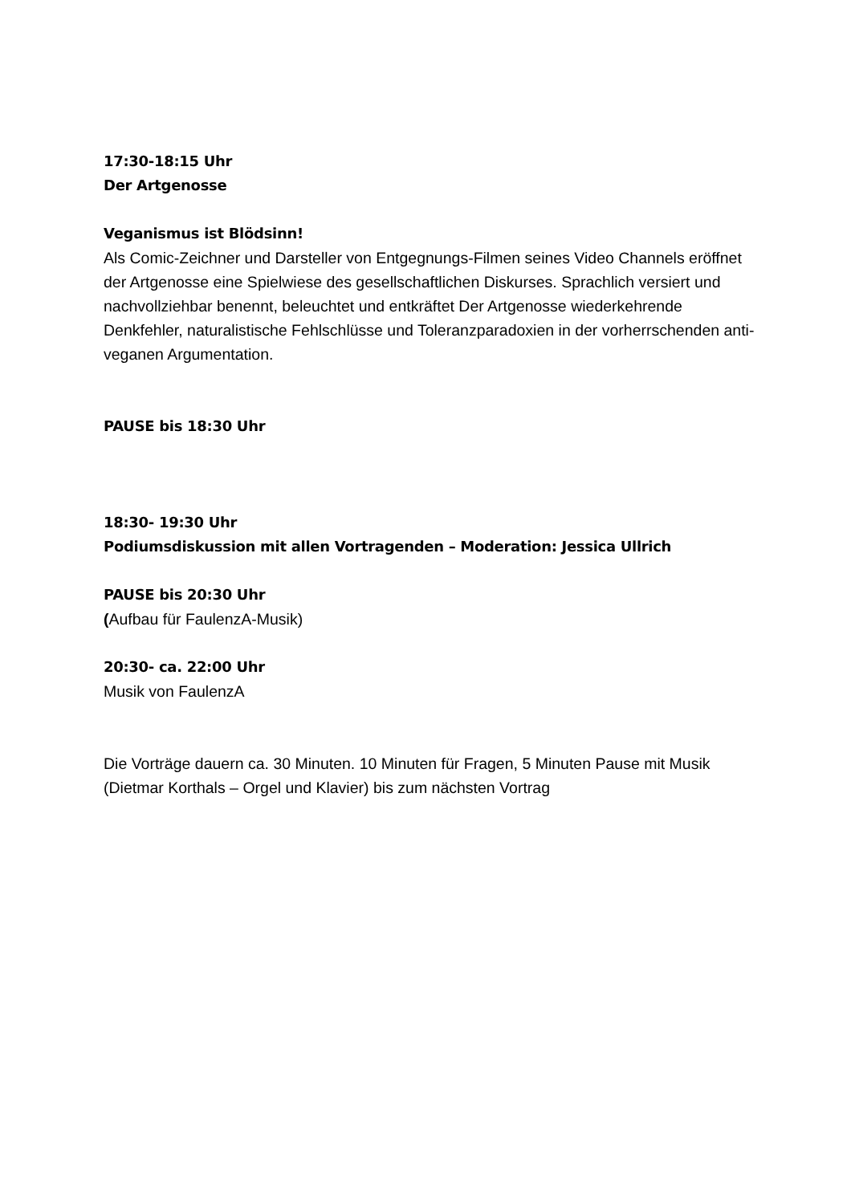17:30-18:15 Uhr
Der Artgenosse
Veganismus ist Blödsinn!
Als Comic-Zeichner und Darsteller von Entgegnungs-Filmen seines Video Channels eröffnet der Artgenosse eine Spielwiese des gesellschaftlichen Diskurses. Sprachlich versiert und nachvollziehbar benennt, beleuchtet und entkräftet Der Artgenosse wiederkehrende Denkfehler, naturalistische Fehlschlüsse und Toleranzparadoxien in der vorherrschenden anti-veganen Argumentation.
PAUSE bis 18:30 Uhr
18:30- 19:30 Uhr
Podiumsdiskussion mit allen Vortragenden – Moderation: Jessica Ullrich
PAUSE bis 20:30 Uhr
(Aufbau für FaulenzA-Musik)
20:30- ca. 22:00 Uhr
Musik von FaulenzA
Die Vorträge dauern ca. 30 Minuten. 10 Minuten für Fragen, 5 Minuten Pause mit Musik (Dietmar Korthals – Orgel und Klavier) bis zum nächsten Vortrag